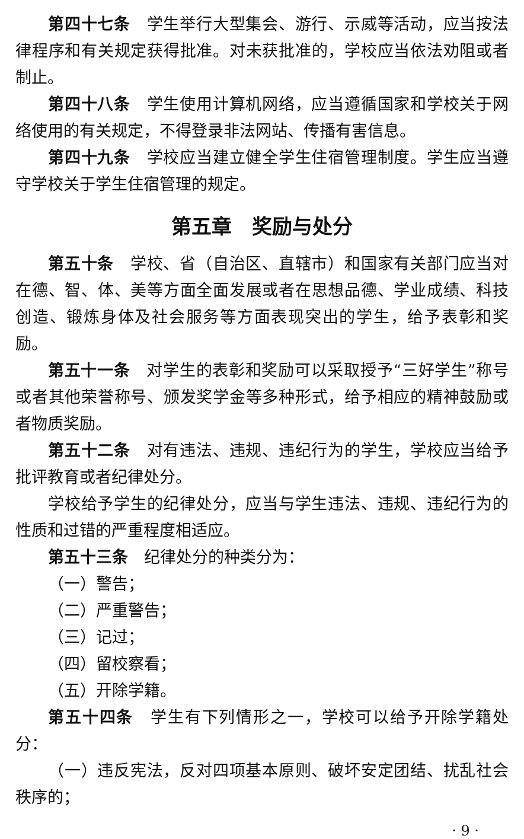第四十七条　学生举行大型集会、游行、示威等活动，应当按法律程序和有关规定获得批准。对未获批准的，学校应当依法劝阻或者制止。
第四十八条　学生使用计算机网络，应当遵循国家和学校关于网络使用的有关规定，不得登录非法网站、传播有害信息。
第四十九条　学校应当建立健全学生住宿管理制度。学生应当遵守学校关于学生住宿管理的规定。
第五章　奖励与处分
第五十条　学校、省（自治区、直辖市）和国家有关部门应当对在德、智、体、美等方面全面发展或者在思想品德、学业成绩、科技创造、锻炼身体及社会服务等方面表现突出的学生，给予表彰和奖励。
第五十一条　对学生的表彰和奖励可以采取授予“三好学生”称号或者其他荣誉称号、颁发奖学金等多种形式，给予相应的精神鼓励或者物质奖励。
第五十二条　对有违法、违规、违纪行为的学生，学校应当给予批评教育或者纪律处分。
学校给予学生的纪律处分，应当与学生违法、违规、违纪行为的性质和过错的严重程度相适应。
第五十三条　纪律处分的种类分为：
（一）警告；
（二）严重警告；
（三）记过；
（四）留校察看；
（五）开除学籍。
第五十四条　学生有下列情形之一，学校可以给予开除学籍处分：
（一）违反宪法，反对四项基本原则、破坏安定团结、扰乱社会秩序的；
· 9 ·